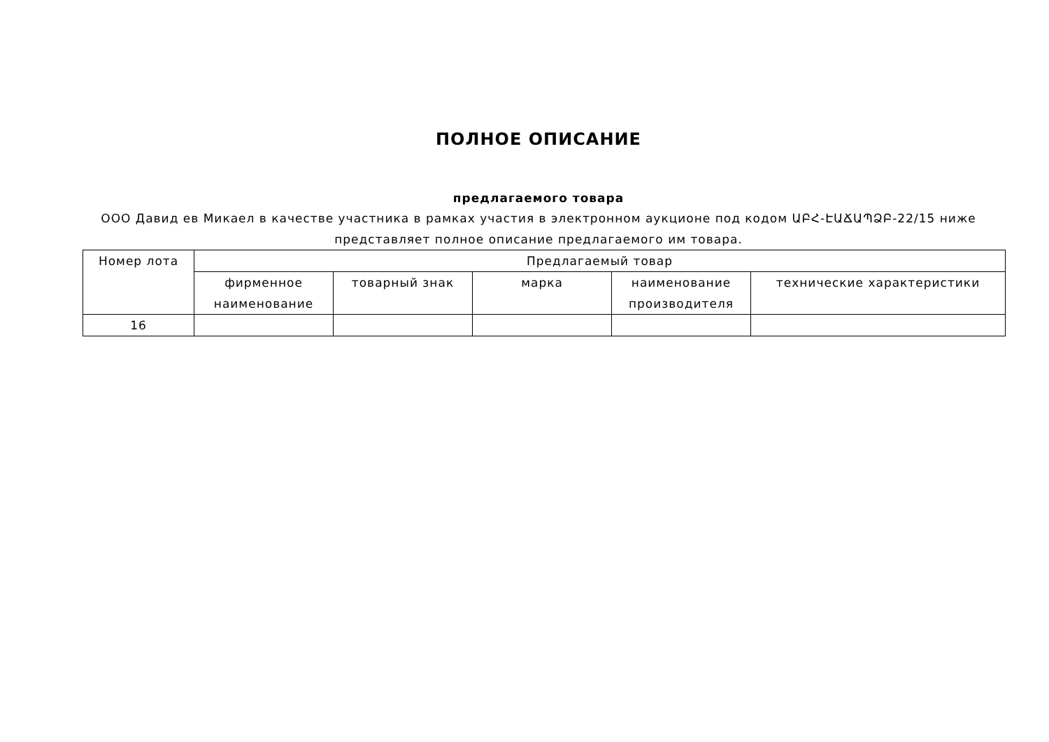ПОЛНОЕ ОПИСАНИЕ
предлагаемого товара
ООО Давид ев Микаел в качестве участника в рамках участия в электронном аукционе под кодом ԱԲՀ-ԷԱՃԱՊՁԲ-22/15 ниже представляет полное описание предлагаемого им товара.
| Номер лота | Предлагаемый товар | | | | |
| --- | --- | --- | --- | --- | --- |
| | фирменное наименование | товарный знак | марка | наименование производителя | технические характеристики |
| 16 | | | | | |